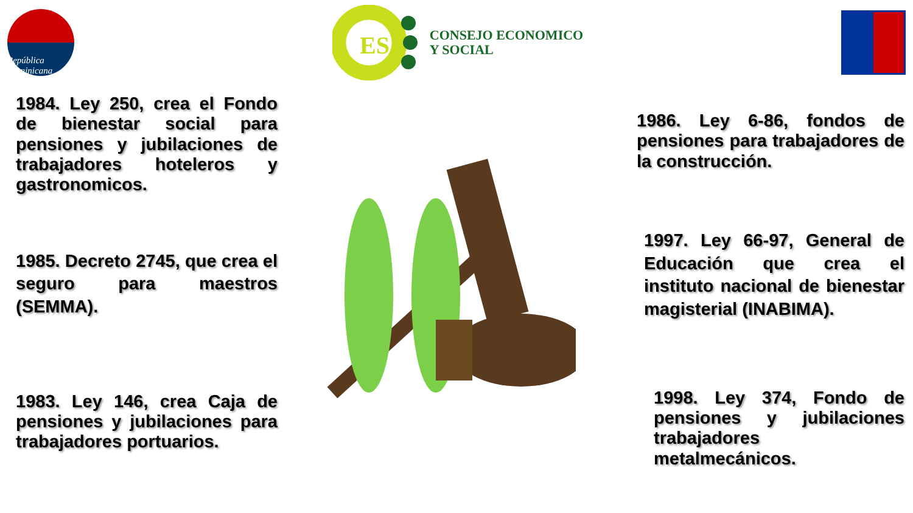República Dominicana
ES
CONSEJO ECONOMICO
Y SOCIAL
1984. Ley 250, crea el Fondo de bienestar social para pensiones y jubilaciones de trabajadores hoteleros y gastronomicos.
1985. Decreto 2745, que crea el seguro para maestros (SEMMA).
1983. Ley 146, crea Caja de pensiones y jubilaciones para trabajadores portuarios.
1986. Ley 6-86, fondos de pensiones para trabajadores de la construcción.
1997. Ley 66-97, General de Educación que crea el instituto nacional de bienestar magisterial (INABIMA).
1998. Ley 374, Fondo de pensiones y jubilaciones trabajadores metalmecánicos.